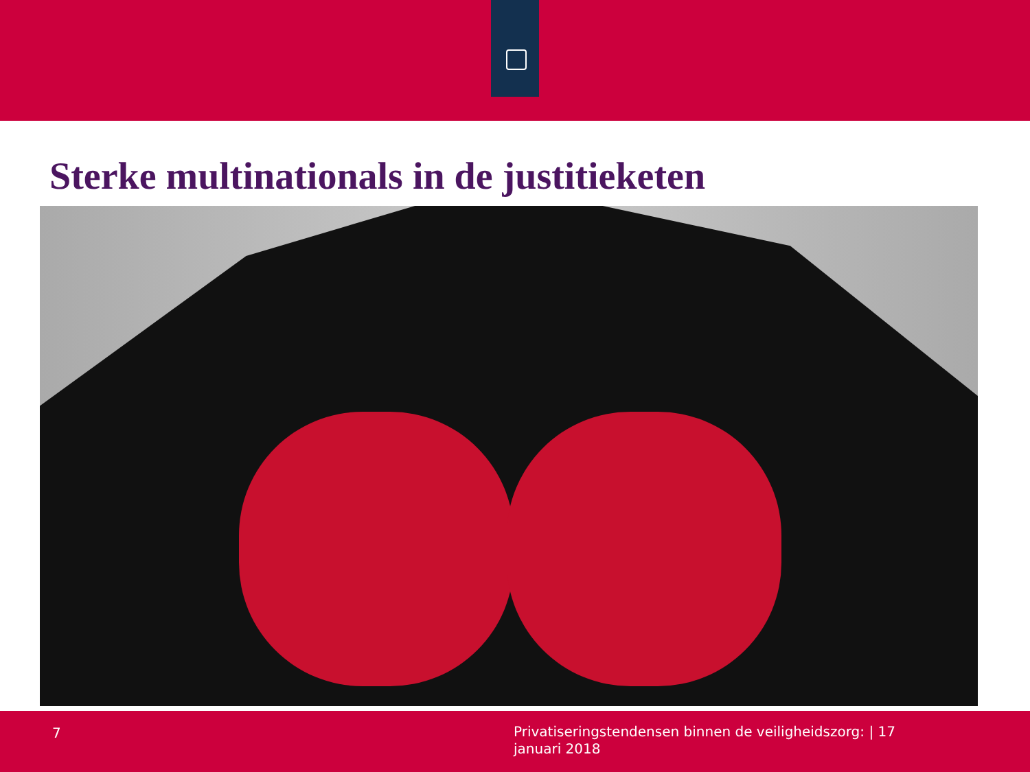Sterke multinationals in de justitieketen
7
Privatiseringstendensen binnen de veiligheidszorg: | 17 januari 2018